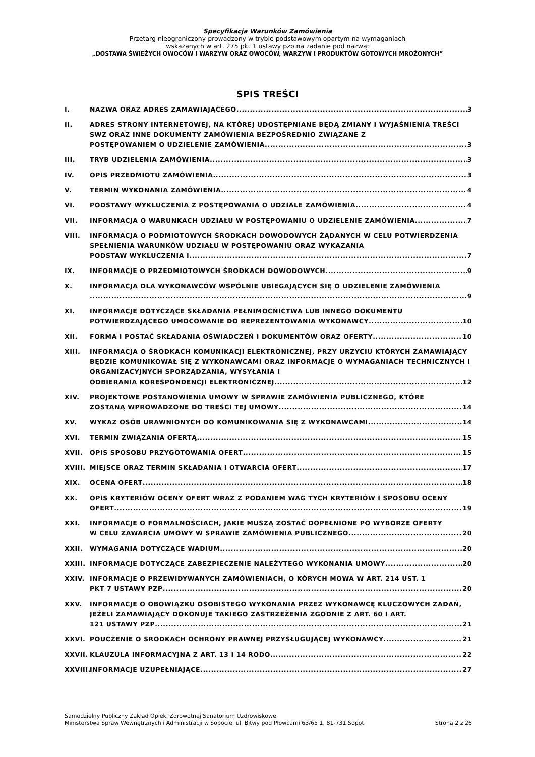Specyfikacja Warunków Zamówienia
Przetarg nieograniczony prowadzony w trybie podstawowym opartym na wymaganiach
wskazanych w art. 275 pkt 1 ustawy pzp.na zadanie pod nazwą:
„DOSTAWA ŚWIEŻYCH OWOCÓW I WARZYW ORAZ OWOCÓW, WARZYW I PRODUKTÓW GOTOWYCH MROŻONYCH”
SPIS TREŚCI
I. NAZWA ORAZ ADRES ZAMAWIAJĄCEGO 3
II. ADRES STRONY INTERNETOWEJ, NA KTÓREJ UDOSTĘPNIANE BĘDĄ ZMIANY I WYJAŚNIENIA TREŚCI SWZ ORAZ INNE DOKUMENTY ZAMÓWIENIA BEZPOŚREDNIO ZWIĄZANE Z
POSTĘPOWANIEM O UDZIELENIE ZAMÓWIENIA 3
III. TRYB UDZIELENIA ZAMÓWIENIA 3
IV. OPIS PRZEDMIOTU ZAMÓWIENIA 3
V. TERMIN WYKONANIA ZAMÓWIENIA 4
VI. PODSTAWY WYKLUCZENIA Z POSTĘPOWANIA O UDZIALE ZAMÓWIENIA 4
VII. INFORMACJA O WARUNKACH UDZIAŁU W POSTĘPOWANIU O UDZIELENIE ZAMÓWIENIA 7
VIII. INFORMACJA O PODMIOTOWYCH ŚRODKACH DOWODOWYCH ŻĄDANYCH W CELU POTWIERDZENIA SPEŁNIENIA WARUNKÓW UDZIAŁU W POSTĘPOWANIU ORAZ WYKAZANIA
PODSTAW WYKLUCZENIA I. 7
IX. INFORMACJE O PRZEDMIOTOWYCH ŚRODKACH DOWODOWYCH 9
X. INFORMACJA DLA WYKONAWCÓW WSPÓLNIE UBIEGAJĄCYCH SIĘ O UDZIELENIE ZAMÓWIENIA
9
XI. INFORMACJE DOTYCZĄCE SKŁADANIA PEŁNIMOCNICTWA LUB INNEGO DOKUMENTU
POTWIERDZAJĄCEGO UMOCOWANIE DO REPREZENTOWANIA WYKONAWCY 10
XII. FORMA I POSTAĆ SKŁADANIA OŚWIADCZEŃ I DOKUMENTÓW ORAZ OFERTY 10
XIII. INFORMACJA O ŚRODKACH KOMUNIKACJI ELEKTRONICZNEJ, PRZY URZYCIU KTÓRYCH ZAMAWIAJĄCY BĘDZIE KOMUNIKOWAŁ SIĘ Z WYKONAWCAMI ORAZ INFORMACJE O WYMAGANIACH TECHNICZNYCH I ORGANIZACYJNYCH SPORZĄDZANIA, WYSYŁANIA I
ODBIERANIA KORESPONDENCJI ELEKTRONICZNEJ 12
XIV. PROJEKTOWE POSTANOWIENIA UMOWY W SPRAWIE ZAMÓWIENIA PUBLICZNEGO, KTÓRE
ZOSTANĄ WPROWADZONE DO TREŚCI TEJ UMOWY 14
XV. WYKAZ OSÓB URAWNIONYCH DO KOMUNIKOWANIA SIĘ Z WYKONAWCAMI 14
XVI. TERMIN ZWIĄZANIA OFERTĄ 15
XVII. OPIS SPOSOBU PRZYGOTOWANIA OFERT 15
XVIII. MIEJSCE ORAZ TERMIN SKŁADANIA I OTWARCIA OFERT 17
XIX. OCENA OFERT 18
XX. OPIS KRYTERIÓW OCENY OFERT WRAZ Z PODANIEM WAG TYCH KRYTERIÓW I SPOSOBU OCENY
OFERT 19
XXI. INFORMACJE O FORMALNOŚCIACH, JAKIE MUSZĄ ZOSTAĆ DOPEŁNIONE PO WYBORZE OFERTY
W CELU ZAWARCIA UMOWY W SPRAWIE ZAMÓWIENIA PUBLICZNEGO 20
XXII. WYMAGANIA DOTYCZĄCE WADIUM 20
XXIII. INFORMACJE DOTYCZĄCE ZABEZPIECZENIE NALEŻYTEGO WYKONANIA UMOWY 20
XXIV. INFORMACJE O PRZEWIDYWANYCH ZAMÓWIENIACH, O KÓRYCH MOWA W ART. 214 UST. 1
PKT 7 USTAWY PZP 20
XXV. INFORMACJE O OBOWIĄZKU OSOBISTEGO WYKONANIA PRZEZ WYKONAWCĘ KLUCZOWYCH ZADAŃ, JEŻELI ZAMAWIAJĄCY DOKONUJE TAKIEGO ZASTRZEŻENIA ZGODNIE Z ART. 60 I ART.
121 USTAWY PZP 21
XXVI. POUCZENIE O SRODKACH OCHRONY PRAWNEJ PRZYSŁUGUJĄCEJ WYKONAWCY 21
XXVII. KLAUZULA INFORMACYJNA Z ART. 13 I 14 RODO 22
XXVIII.
INFORMACJE UZUPEŁNIAJĄCE 27
Samodzielny Publiczny Zakład Opieki Zdrowotnej Sanatorium Uzdrowiskowe
Ministerstwa Spraw Wewnętrznych i Administracji w Sopocie, ul. Bitwy pod Płowcami 63/65 1, 81-731 Sopot
Strona 2 z 26